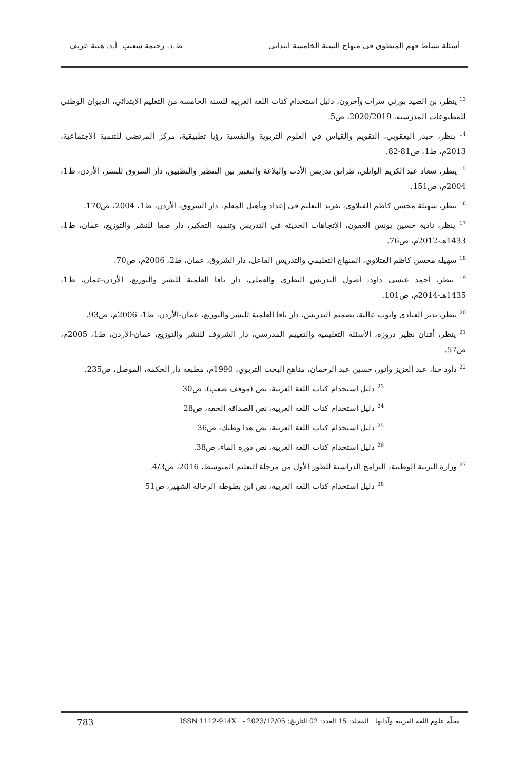أسئلة نشاط فهم المنطوق في منهاج السنة الخامسة ابتدائي ط.د. رحيمة شعيب أ.د. هنية عريف
<sup>13</sup> ينظر، بن الصيد بورني سراب وآخرون، دليل استخدام كتاب اللغة العربية للسنة الخامسة من التعليم الابتدائي، الديوان الوطني للمطبوعات المدرسية، 2020/2019، ص5.
<sup>14</sup> ينظر، حيدر اليعقوبي، التقويم والقياس في العلوم التربوية والنفسية رؤيا تطبيقية، مركز المرتضى للتنمية الاجتماعية، 2013م، ط1، ص81-82.
<sup>15</sup> ينظر، سعاد عبد الكريم الوائلي، طرائق تدريس الأدب والبلاغة والتعبير بين التنظير والتطبيق، دار الشروق للنشر، الأردن، ط1، 2004م، ص151.
<sup>16</sup> ينظر، سهيلة محسن كاظم الفتلاوي، تفريد التعليم في إعداد وتأهيل المعلم، دار الشروق، الأردن، ط1، 2004، ص170.
<sup>17</sup> ينظر، نادية حسين يونس العفون، الاتجاهات الحديثة في التدريس وتنمية التفكير، دار صفا للنشر والتوزيع، عمان، ط1، 1433هـ-2012م، ص76.
<sup>18</sup> سهيلة محسن كاظم الفتلاوي، المنهاج التعليمي والتدريس الفاعل، دار الشروق، عمان، ط2، 2006م، ص70.
<sup>19</sup> ينظر، أحمد عيسى داود، أصول التدريس النظري والعملي، دار يافا العلمية للنشر والتوزيع، الأردن-عمان، ط1، 1435هـ-2014م، ص101.
<sup>20</sup> ينظر، نذير العبادي وأيوب عالية، تصميم التدريس، دار يافا العلمية للنشر والتوزيع، عمان-الأردن، ط1، 2006م، ص93.
<sup>21</sup> ينظر، أفنان نظير دروزة، الأسئلة التعليمية والتقييم المدرسي، دار الشروف للنشر والتوزيع، عمان-الأردن، ط1، 2005م، ص57.
<sup>22</sup> داود حنا، عبد العزيز وأنور، حسين عبد الرحمان، مناهج البحث التربوي، 1990م، مطبعة دار الحكمة، الموصل، ص235.
<sup>23</sup> دليل استخدام كتاب اللغة العربية، نص (موقف صعب)، ص30
<sup>24</sup> دليل استخدام كتاب اللغة العربية، نص الصداقة الحقة، ص28
<sup>25</sup> دليل استخدام كتاب اللغة العربية، نص هذا وطنك، ص36
<sup>26</sup> دليل استخدام كتاب اللغة العربية، نص دورة الماء، ص38.
<sup>27</sup> وزارة التربية الوطنية، البرامج الدراسية للطور الأول من مرحلة التعليم المتوسط، 2016، ص4/3.
<sup>28</sup> دليل استخدام كتاب اللغة العربية، نص ابن بطوطة الرحالة الشهير، ص51
مجلّة علوم اللغة العربية وآدابها المجلد: 15 العدد: 02 التاريخ: 2023/12/05 - ISSN 1112-914X 783